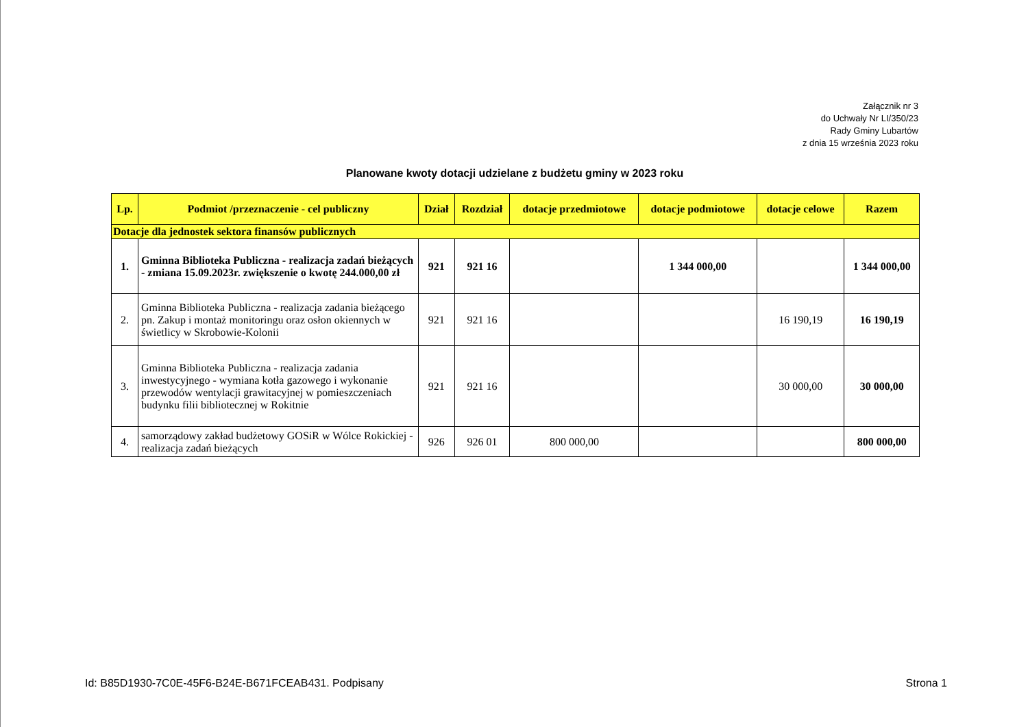Załącznik nr 3
do Uchwały Nr LI/350/23
Rady Gminy Lubartów
z dnia 15 września 2023 roku
Planowane kwoty dotacji udzielane z budżetu gminy w 2023 roku
| Lp. | Podmiot /przeznaczenie - cel publiczny | Dział | Rozdział | dotacje przedmiotowe | dotacje podmiotowe | dotacje celowe | Razem |
| --- | --- | --- | --- | --- | --- | --- | --- |
| Dotacje dla jednostek sektora finansów publicznych | | | | | | | |
| 1. | Gminna Biblioteka Publiczna - realizacja zadań bieżących - zmiana 15.09.2023r. zwiększenie o kwotę 244.000,00 zł | 921 | 921 16 | | 1 344 000,00 | | 1 344 000,00 |
| 2. | Gminna Biblioteka Publiczna - realizacja zadania bieżącego pn. Zakup i montaż monitoringu oraz osłon okiennych w świetlicy w Skrobowie-Kolonii | 921 | 921 16 | | | 16 190,19 | 16 190,19 |
| 3. | Gminna Biblioteka Publiczna - realizacja zadania inwestycyjnego - wymiana kotła gazowego i wykonanie przewodów wentylacji grawitacyjnej w pomieszczeniach budynku filii bibliotecznej w Rokitnie | 921 | 921 16 | | | 30 000,00 | 30 000,00 |
| 4. | samorządowy zakład budżetowy GOSiR w Wólce Rokickiej - realizacja zadań bieżących | 926 | 926 01 | 800 000,00 | | | 800 000,00 |
Id: B85D1930-7C0E-45F6-B24E-B671FCEAB431. Podpisany
Strona 1